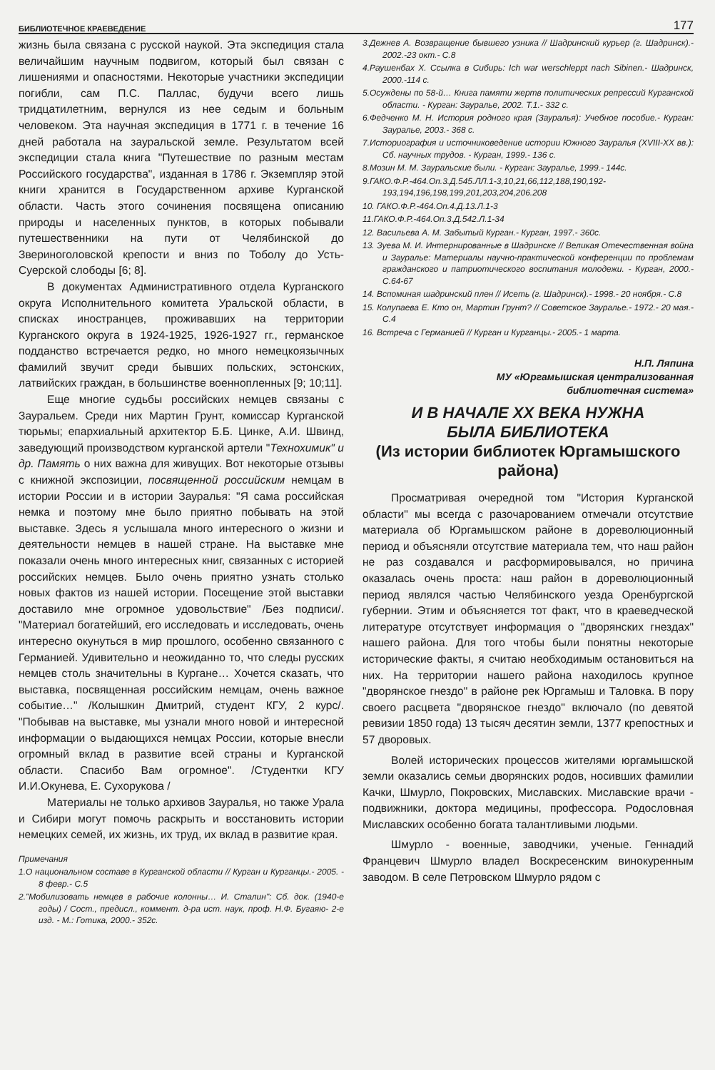БИБЛИОТЕЧНОЕ КРАЕВЕДЕНИЕ 177
жизнь была связана с русской наукой. Эта экспедиция стала величайшим научным подвигом, который был связан с лишениями и опасностями. Некоторые участники экспедиции погибли, сам П.С. Паллас, будучи всего лишь тридцатилетним, вернулся из нее седым и больным человеком. Эта научная экспедиция в 1771 г. в течение 16 дней работала на зауральской земле. Результатом всей экспедиции стала книга "Путешествие по разным местам Российского государства", изданная в 1786 г. Экземпляр этой книги хранится в Государственном архиве Курганской области. Часть этого сочинения посвящена описанию природы и населенных пунктов, в которых побывали путешественники на пути от Челябинской до Звериноголовской крепости и вниз по Тоболу до Усть-Суерской слободы [6; 8].
В документах Административного отдела Курганского округа Исполнительного комитета Уральской области, в списках иностранцев, проживавших на территории Курганского округа в 1924-1925, 1926-1927 гг., германское подданство встречается редко, но много немецкоязычных фамилий звучит среди бывших польских, эстонских, латвийских граждан, в большинстве военнопленных [9; 10;11].
Еще многие судьбы российских немцев связаны с Зауральем. Среди них Мартин Грунт, комиссар Курганской тюрьмы; епархиальный архитектор Б.Б. Цинке, А.И. Швинд, заведующий производством курганской артели "Технохимик" и др. Память о них важна для живущих. Вот некоторые отзывы с книжной экспозиции, посвященной российским немцам в истории России и в истории Зауралья: "Я сама российская немка и поэтому мне было приятно побывать на этой выставке. Здесь я услышала много интересного о жизни и деятельности немцев в нашей стране. На выставке мне показали очень много интересных книг, связанных с историей российских немцев. Было очень приятно узнать столько новых фактов из нашей истории. Посещение этой выставки доставило мне огромное удовольствие" /Без подписи/. "Материал богатейший, его исследовать и исследовать, очень интересно окунуться в мир прошлого, особенно связанного с Германией. Удивительно и неожиданно то, что следы русских немцев столь значительны в Кургане… Хочется сказать, что выставка, посвященная российским немцам, очень важное событие…" /Колышкин Дмитрий, студент КГУ, 2 курс/. "Побывав на выставке, мы узнали много новой и интересной информации о выдающихся немцах России, которые внесли огромный вклад в развитие всей страны и Курганской области. Спасибо Вам огромное". /Студентки КГУ И.И.Окунева, Е. Сухорукова /
Материалы не только архивов Зауралья, но также Урала и Сибири могут помочь раскрыть и восстановить истории немецких семей, их жизнь, их труд, их вклад в развитие края.
Примечания
1.О национальном составе в Курганской области // Курган и Курганцы.- 2005. - 8 февр.- С.5
2."Мобилизовать немцев в рабочие колонны… И. Сталин": Сб. док. (1940-е годы) / Сост., предисл., коммент. д-ра ист. наук, проф. Н.Ф. Бугаяю- 2-е изд. - М.: Готика, 2000.- 352с.
3.Дежнев А. Возвращение бывшего узника // Шадринский курьер (г. Шадринск).- 2002.-23 окт.- С.8
4.Раушенбах Х. Ссылка в Сибирь: Ich war werschleppt nach Sibinen.- Шадринск, 2000.-114 с.
5.Осуждены по 58-й… Книга памяти жертв политических репрессий Курганской области. - Курган: Зауралье, 2002. Т.1.- 332 с.
6.Федченко М. Н. История родного края (Зауралья): Учебное пособие.- Курган: Зауралье, 2003.- 368 с.
7.Историография и источниковедение истории Южного Зауралья (XVIII-XX вв.): Сб. научных трудов. - Курган, 1999.- 136 с.
8.Мозин М. М. Зауральские были. - Курган: Зауралье, 1999.- 144с.
9.ГАКО.Ф.Р.-464.Оп.3.Д.545.ЛЛ.1-3,10,21,66,112,188,190,192-193,194,196,198,199,201,203,204,206.208
10. ГАКО.Ф.Р.-464.Оп.4.Д.13.Л.1-3
11.ГАКО.Ф.Р.-464.Оп.3.Д.542.Л.1-34
12. Васильева А. М. Забытый Курган.- Курган, 1997.- 360с.
13. Зуева М. И. Интернированные в Шадринске // Великая Отечественная война и Зауралье: Материалы научно-практической конференции по проблемам гражданского и патриотического воспитания молодежи. - Курган, 2000.- С.64-67
14. Вспоминая шадринский плен // Исеть (г. Шадринск).- 1998.- 20 ноября.- С.8
15. Колупаева Е. Кто он, Мартин Грунт? // Советское Зауралье.- 1972.- 20 мая.- С.4
16. Встреча с Германией // Курган и Курганцы.- 2005.- 1 марта.
Н.П. Ляпина
МУ «Юргамышская централизованная
библиотечная система»
И В НАЧАЛЕ XX ВЕКА НУЖНА
БЫЛА БИБЛИОТЕКА
(Из истории библиотек Юргамышского района)
Просматривая очередной том "История Курганской области" мы всегда с разочарованием отмечали отсутствие материала об Юргамышском районе в дореволюционный период и объясняли отсутствие материала тем, что наш район не раз создавался и расформировывался, но причина оказалась очень проста: наш район в дореволюционный период являлся частью Челябинского уезда Оренбургской губернии. Этим и объясняется тот факт, что в краеведческой литературе отсутствует информация о "дворянских гнездах" нашего района. Для того чтобы были понятны некоторые исторические факты, я считаю необходимым остановиться на них. На территории нашего района находилось крупное "дворянское гнездо" в районе рек Юргамыш и Таловка. В пору своего расцвета "дворянское гнездо" включало (по девятой ревизии 1850 года) 13 тысяч десятин земли, 1377 крепостных и 57 дворовых.
Волей исторических процессов жителями юргамышской земли оказались семьи дворянских родов, носивших фамилии Качки, Шмурло, Покровских, Миславских. Миславские врачи - подвижники, доктора медицины, профессора. Родословная Миславских особенно богата талантливыми людьми.
Шмурло - военные, заводчики, ученые. Геннадий Францевич Шмурло владел Воскресенским винокуренным заводом. В селе Петровском Шмурло рядом с